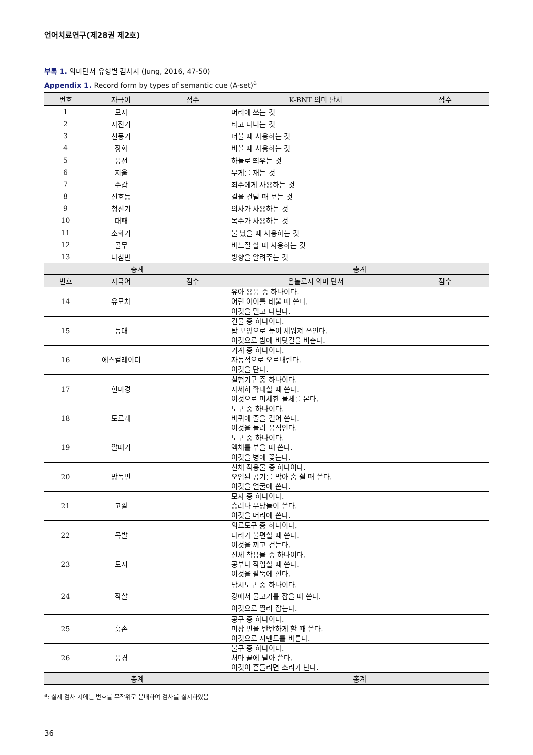언어치료연구(제28권 제2호)
부록 1. 의미단서 유형별 검사지 (Jung, 2016, 47-50)
Appendix 1. Record form by types of semantic cue (A-set)<sup>a</sup>
| 번호 | 자극어 | 점수 | K-BNT 의미 단서 | 점수 |
| --- | --- | --- | --- | --- |
| 1 | 모자 | | 머리에 쓰는 것 | |
| 2 | 자전거 | | 타고 다니는 것 | |
| 3 | 선풍기 | | 더울 때 사용하는 것 | |
| 4 | 장화 | | 비올 때 사용하는 것 | |
| 5 | 풍선 | | 하늘로 띄우는 것 | |
| 6 | 저울 | | 무게를 재는 것 | |
| 7 | 수갑 | | 죄수에게 사용하는 것 | |
| 8 | 신호등 | | 길을 건널 때 보는 것 | |
| 9 | 청진기 | | 의사가 사용하는 것 | |
| 10 | 대패 | | 목수가 사용하는 것 | |
| 11 | 소화기 | | 불 났을 때 사용하는 것 | |
| 12 | 골무 | | 바느질 할 때 사용하는 것 | |
| 13 | 나침반 | | 방향을 알려주는 것 | |
| 총계 | | | 총계 | |
| 번호 | 자극어 | 점수 | 온톨로지 의미 단서 | 점수 |
| 14 | 유모차 | | 유아 용품 중 하나이다. 어린 아이를 태울 때 쓴다. 이것을 밀고 다닌다. | |
| 15 | 등대 | | 건물 중 하나이다. 탑 모양으로 높이 세워져 쓰인다. 이것으로 밤에 바닷길을 비춘다. | |
| 16 | 에스컬레이터 | | 기계 중 하나이다. 자동적으로 오르내린다. 이것을 탄다. | |
| 17 | 현미경 | | 실험기구 중 하나이다. 자세히 확대할 때 쓴다. 이것으로 미세한 물체를 본다. | |
| 18 | 도르래 | | 도구 중 하나이다. 바퀴에 줄을 걸어 쓴다. 이것을 돌려 움직인다. | |
| 19 | 깔때기 | | 도구 중 하나이다. 액체를 부을 때 쓴다. 이것을 병에 꽂는다. | |
| 20 | 방독면 | | 신체 작용물 중 하나이다. 오염된 공기를 막아 숨 쉴 때 쓴다. 이것을 얼굴에 쓴다. | |
| 21 | 고깔 | | 모자 중 하나이다. 승려나 무당들이 쓴다. 이것을 머리에 쓴다. | |
| 22 | 목발 | | 의료도구 중 하나이다. 다리가 불편할 때 쓴다. 이것을 끼고 걷는다. | |
| 23 | 토시 | | 신체 착용물 중 하나이다. 공부나 작업할 때 쓴다. 이것을 팔뚝에 낀다. | |
| 24 | 작살 | | 낚시도구 중 하나이다. 강에서 물고기를 잡을 때 쓴다. 이것으로 찔러 잡는다. | |
| 25 | 흙손 | | 공구 중 하나이다. 미장 면을 반반하게 할 때 쓴다. 이것으로 시멘트를 바른다. | |
| 26 | 풍경 | | 불구 중 하나이다. 처마 끝에 달아 쓴다. 이것이 흔들리면 소리가 난다. | |
| 총계 | | | 총계 | |
<sup>a</sup>: 실제 검사 시에는 번호를 무작위로 분배하여 검사를 실시하였음
36